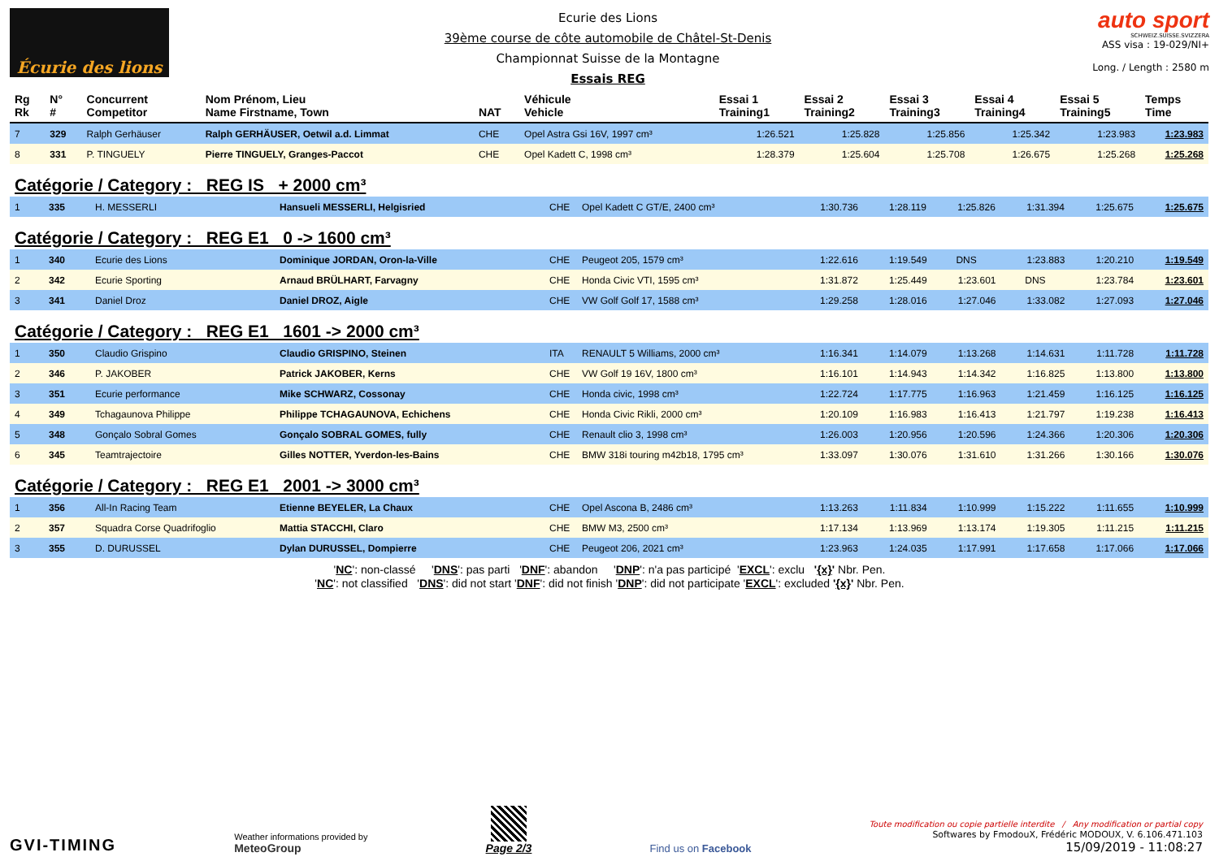Écurie des lions
Ecurie des Lions
39ème course de côte automobile de Châtel-St-Denis
Championnat Suisse de la Montagne
Essais REG
auto sport
SCHWEIZ.SUISSE.SVIZZERA
ASS visa : 19-029/NI+
Long. / Length : 2580 m
| Rg Rk | N° # | Concurrent Competitor | Nom Prénom, Lieu Name Firstname, Town | NAT | Véhicule Vehicle | Essai 1 Training1 | Essai 2 Training2 | Essai 3 Training3 | Essai 4 Training4 | Essai 5 Training5 | Temps Time |
| --- | --- | --- | --- | --- | --- | --- | --- | --- | --- | --- | --- |
| 7 | 329 | Ralph Gerhäuser | Ralph GERHÄUSER, Oetwil a.d. Limmat | CHE | Opel Astra Gsi 16V, 1997 cm³ | 1:26.521 | 1:25.828 | 1:25.856 | 1:25.342 | 1:23.983 | 1:23.983 |
| 8 | 331 | P. TINGUELY | Pierre TINGUELY, Granges-Paccot | CHE | Opel Kadett C, 1998 cm³ | 1:28.379 | 1:25.604 | 1:25.708 | 1:26.675 | 1:25.268 | 1:25.268 |
Catégorie / Category : REG IS + 2000 cm³
| 1 | 335 | H. MESSERLI | Hansueli MESSERLI, Helgisried | CHE | Opel Kadett C GT/E, 2400 cm³ | 1:30.736 | 1:28.119 | 1:25.826 | 1:31.394 | 1:25.675 | 1:25.675 |
Catégorie / Category : REG E1 0 -> 1600 cm³
| 1 | 340 | Ecurie des Lions | Dominique JORDAN, Oron-la-Ville | CHE | Peugeot 205, 1579 cm³ | 1:22.616 | 1:19.549 | DNS | 1:23.883 | 1:20.210 | 1:19.549 |
| 2 | 342 | Ecurie Sporting | Arnaud BRÜLHART, Farvagny | CHE | Honda Civic VTI, 1595 cm³ | 1:31.872 | 1:25.449 | 1:23.601 | DNS | 1:23.784 | 1:23.601 |
| 3 | 341 | Daniel Droz | Daniel DROZ, Aigle | CHE | VW Golf Golf 17, 1588 cm³ | 1:29.258 | 1:28.016 | 1:27.046 | 1:33.082 | 1:27.093 | 1:27.046 |
Catégorie / Category : REG E1 1601 -> 2000 cm³
| 1 | 350 | Claudio Grispino | Claudio GRISPINO, Steinen | ITA | RENAULT 5 Williams, 2000 cm³ | 1:16.341 | 1:14.079 | 1:13.268 | 1:14.631 | 1:11.728 | 1:11.728 |
| 2 | 346 | P. JAKOBER | Patrick JAKOBER, Kerns | CHE | VW Golf 19 16V, 1800 cm³ | 1:16.101 | 1:14.943 | 1:14.342 | 1:16.825 | 1:13.800 | 1:13.800 |
| 3 | 351 | Ecurie performance | Mike SCHWARZ, Cossonay | CHE | Honda civic, 1998 cm³ | 1:22.724 | 1:17.775 | 1:16.963 | 1:21.459 | 1:16.125 | 1:16.125 |
| 4 | 349 | Tchagaunova Philippe | Philippe TCHAGAUNOVA, Echichens | CHE | Honda Civic Rikli, 2000 cm³ | 1:20.109 | 1:16.983 | 1:16.413 | 1:21.797 | 1:19.238 | 1:16.413 |
| 5 | 348 | Gonçalo Sobral Gomes | Gonçalo SOBRAL GOMES, fully | CHE | Renault clio 3, 1998 cm³ | 1:26.003 | 1:20.956 | 1:20.596 | 1:24.366 | 1:20.306 | 1:20.306 |
| 6 | 345 | Teamtrajectoire | Gilles NOTTER, Yverdon-les-Bains | CHE | BMW 318i touring m42b18, 1795 cm³ | 1:33.097 | 1:30.076 | 1:31.610 | 1:31.266 | 1:30.166 | 1:30.076 |
Catégorie / Category : REG E1 2001 -> 3000 cm³
| 1 | 356 | All-In Racing Team | Etienne BEYELER, La Chaux | CHE | Opel Ascona B, 2486 cm³ | 1:13.263 | 1:11.834 | 1:10.999 | 1:15.222 | 1:11.655 | 1:10.999 |
| 2 | 357 | Squadra Corse Quadrifoglio | Mattia STACCHI, Claro | CHE | BMW M3, 2500 cm³ | 1:17.134 | 1:13.969 | 1:13.174 | 1:19.305 | 1:11.215 | 1:11.215 |
| 3 | 355 | D. DURUSSEL | Dylan DURUSSEL, Dompierre | CHE | Peugeot 206, 2021 cm³ | 1:23.963 | 1:24.035 | 1:17.991 | 1:17.658 | 1:17.066 | 1:17.066 |
'NC': non-classé 'DNS': pas parti 'DNF': abandon 'DNP': n'a pas participé 'EXCL': exclu '{x}' Nbr. Pen.
'NC': not classified 'DNS': did not start 'DNF': did not finish 'DNP': did not participate 'EXCL': excluded '{x}' Nbr. Pen.
GVI-TIMING
Weather informations provided by
MeteoGroup
Page 2/3
Find us on Facebook
Toute modification ou copie partielle interdite / Any modification or partial copy
Softwares by FmodouX, Frédéric MODOUX, V. 6.106.471.103
15/09/2019 - 11:08:27